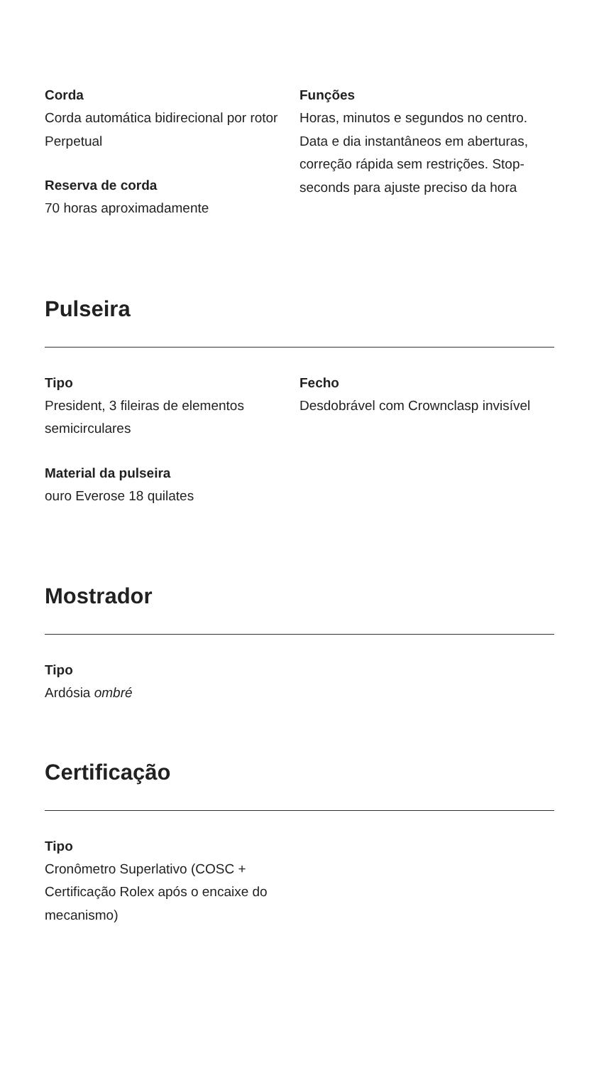Corda
Corda automática bidirecional por rotor Perpetual
Reserva de corda
70 horas aproximadamente
Funções
Horas, minutos e segundos no centro. Data e dia instantâneos em aberturas, correção rápida sem restrições. Stop-seconds para ajuste preciso da hora
Pulseira
Tipo
President, 3 fileiras de elementos semicirculares
Material da pulseira
ouro Everose 18 quilates
Fecho
Desdobrável com Crownclasp invisível
Mostrador
Tipo
Ardósia ombré
Certificação
Tipo
Cronômetro Superlativo (COSC + Certificação Rolex após o encaixe do mecanismo)